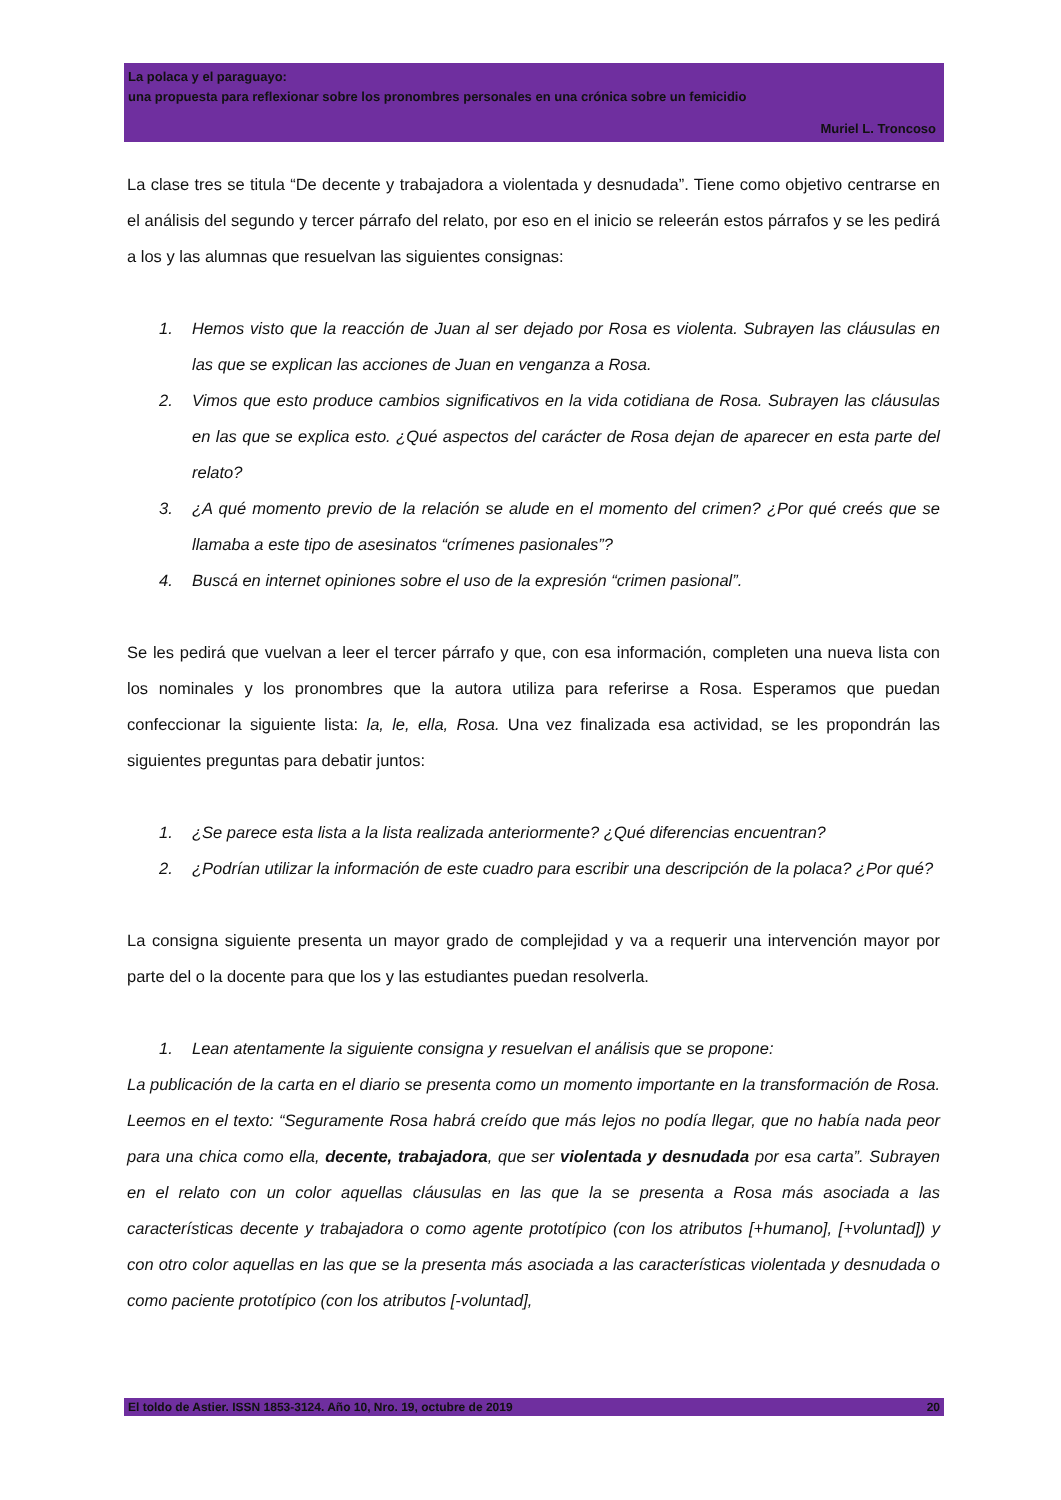La polaca y el paraguayo:
una propuesta para reflexionar sobre los pronombres personales en una crónica sobre un femicidio
Muriel L. Troncoso
La clase tres se titula “De decente y trabajadora a violentada y desnudada”. Tiene como objetivo centrarse en el análisis del segundo y tercer párrafo del relato, por eso en el inicio se releerán estos párrafos y se les pedirá a los y las alumnas que resuelvan las siguientes consignas:
1. Hemos visto que la reacción de Juan al ser dejado por Rosa es violenta. Subrayen las cláusulas en las que se explican las acciones de Juan en venganza a Rosa.
2. Vimos que esto produce cambios significativos en la vida cotidiana de Rosa. Subrayen las cláusulas en las que se explica esto. ¿Qué aspectos del carácter de Rosa dejan de aparecer en esta parte del relato?
3. ¿A qué momento previo de la relación se alude en el momento del crimen? ¿Por qué creés que se llamaba a este tipo de asesinatos “crímenes pasionales”?
4. Buscá en internet opiniones sobre el uso de la expresión “crimen pasional”.
Se les pedirá que vuelvan a leer el tercer párrafo y que, con esa información, completen una nueva lista con los nominales y los pronombres que la autora utiliza para referirse a Rosa. Esperamos que puedan confeccionar la siguiente lista: la, le, ella, Rosa. Una vez finalizada esa actividad, se les propondrán las siguientes preguntas para debatir juntos:
1. ¿Se parece esta lista a la lista realizada anteriormente? ¿Qué diferencias encuentran?
2. ¿Podrían utilizar la información de este cuadro para escribir una descripción de la polaca? ¿Por qué?
La consigna siguiente presenta un mayor grado de complejidad y va a requerir una intervención mayor por parte del o la docente para que los y las estudiantes puedan resolverla.
1. Lean atentamente la siguiente consigna y resuelvan el análisis que se propone:
La publicación de la carta en el diario se presenta como un momento importante en la transformación de Rosa. Leemos en el texto: “Seguramente Rosa habrá creído que más lejos no podía llegar, que no había nada peor para una chica como ella, decente, trabajadora, que ser violentada y desnudada por esa carta”. Subrayen en el relato con un color aquellas cláusulas en las que la se presenta a Rosa más asociada a las características decente y trabajadora o como agente prototípico (con los atributos [+humano], [+voluntad]) y con otro color aquellas en las que se la presenta más asociada a las características violentada y desnudada o como paciente prototípico (con los atributos [-voluntad],
El toldo de Astier. ISSN 1853-3124. Año 10, Nro. 19, octubre de 2019 20